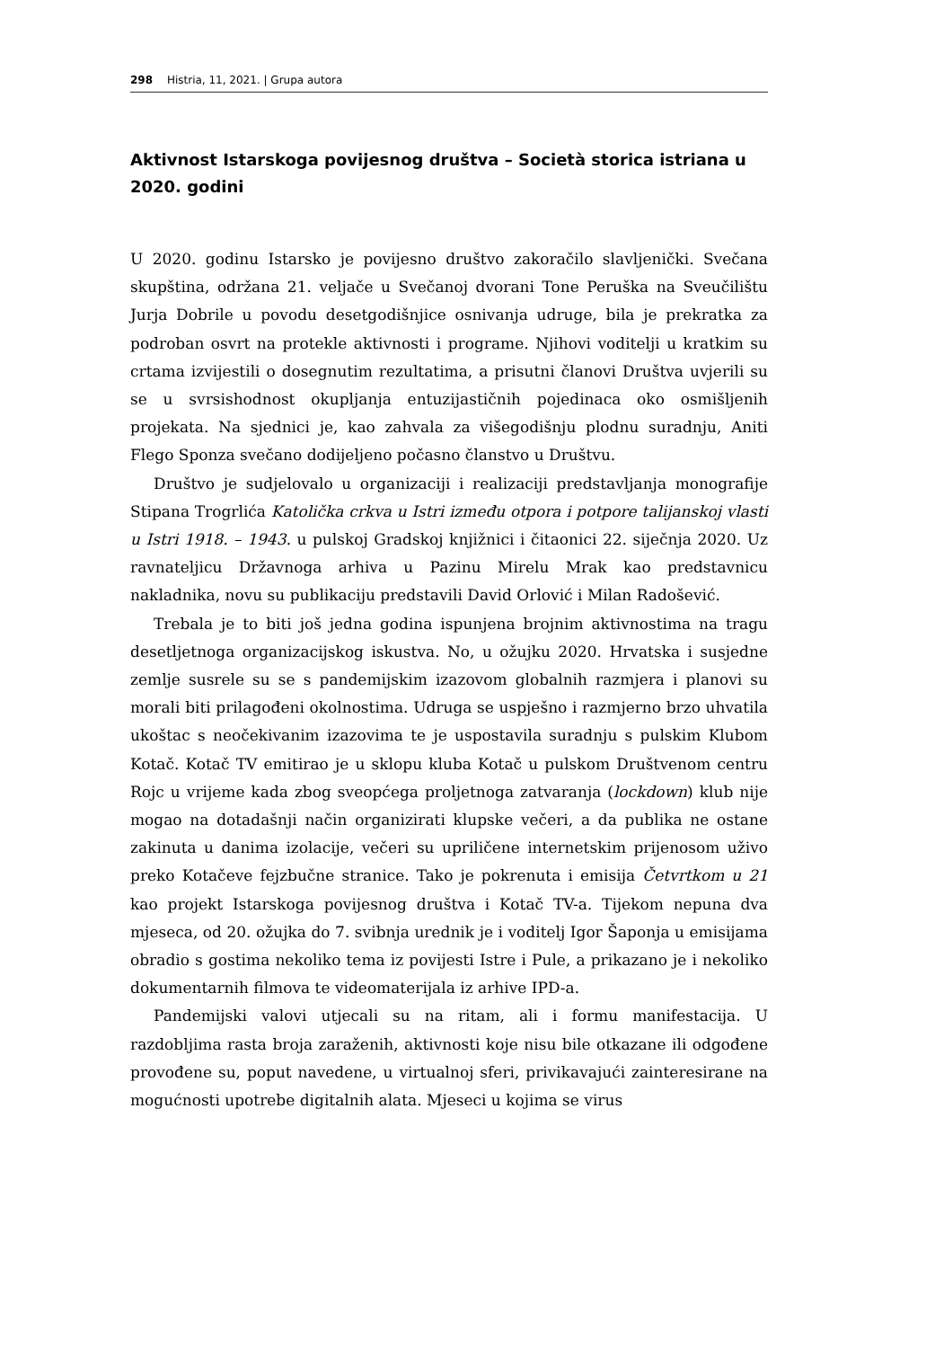298 Histria, 11, 2021. | Grupa autora
Aktivnost Istarskoga povijesnog društva – Società storica istriana u 2020. godini
U 2020. godinu Istarsko je povijesno društvo zakoračilo slavljenički. Svečana skupština, održana 21. veljače u Svečanoj dvorani Tone Peruška na Sveučilištu Jurja Dobrile u povodu desetgodišnjice osnivanja udruge, bila je prekratka za podroban osvrt na protekle aktivnosti i programe. Njihovi voditelji u kratkim su crtama izvijestili o dosegnutim rezultatima, a prisutni članovi Društva uvjerili su se u svrsishodnost okupljanja entuzijastičnih pojedinaca oko osmišljenih projekata. Na sjednici je, kao zahvala za višegodišnju plodnu suradnju, Aniti Flego Sponza svečano dodijeljeno počasno članstvo u Društvu.
Društvo je sudjelovalo u organizaciji i realizaciji predstavljanja monografije Stipana Trogrlića Katolička crkva u Istri između otpora i potpore talijanskoj vlasti u Istri 1918. – 1943. u pulskoj Gradskoj knjižnici i čitaonici 22. siječnja 2020. Uz ravnateljicu Državnoga arhiva u Pazinu Mirelu Mrak kao predstavnicu nakladnika, novu su publikaciju predstavili David Orlović i Milan Radošević.
Trebala je to biti još jedna godina ispunjena brojnim aktivnostima na tragu desetljetnoga organizacijskog iskustva. No, u ožujku 2020. Hrvatska i susjedne zemlje susrele su se s pandemijskim izazovom globalnih razmjera i planovi su morali biti prilagođeni okolnostima. Udruga se uspješno i razmjerno brzo uhvatila ukoštac s neočekivanim izazovima te je uspostavila suradnju s pulskim Klubom Kotač. Kotač TV emitirao je u sklopu kluba Kotač u pulskom Društvenom centru Rojc u vrijeme kada zbog sveopćega proljetnoga zatvaranja (lockdown) klub nije mogao na dotadašnji način organizirati klupske večeri, a da publika ne ostane zakinuta u danima izolacije, večeri su upriličene internetskim prijenosom uživo preko Kotačeve fejzbučne stranice. Tako je pokrenuta i emisija Četvrtkom u 21 kao projekt Istarskoga povijesnog društva i Kotač TV-a. Tijekom nepuna dva mjeseca, od 20. ožujka do 7. svibnja urednik je i voditelj Igor Šaponja u emisijama obradio s gostima nekoliko tema iz povijesti Istre i Pule, a prikazano je i nekoliko dokumentarnih filmova te videomaterijala iz arhive IPD-a.
Pandemijski valovi utjecali su na ritam, ali i formu manifestacija. U razdobljima rasta broja zaraženih, aktivnosti koje nisu bile otkazane ili odgođene provođene su, poput navedene, u virtualnoj sferi, privikavajući zainteresirane na mogućnosti upotrebe digitalnih alata. Mjeseci u kojima se virus